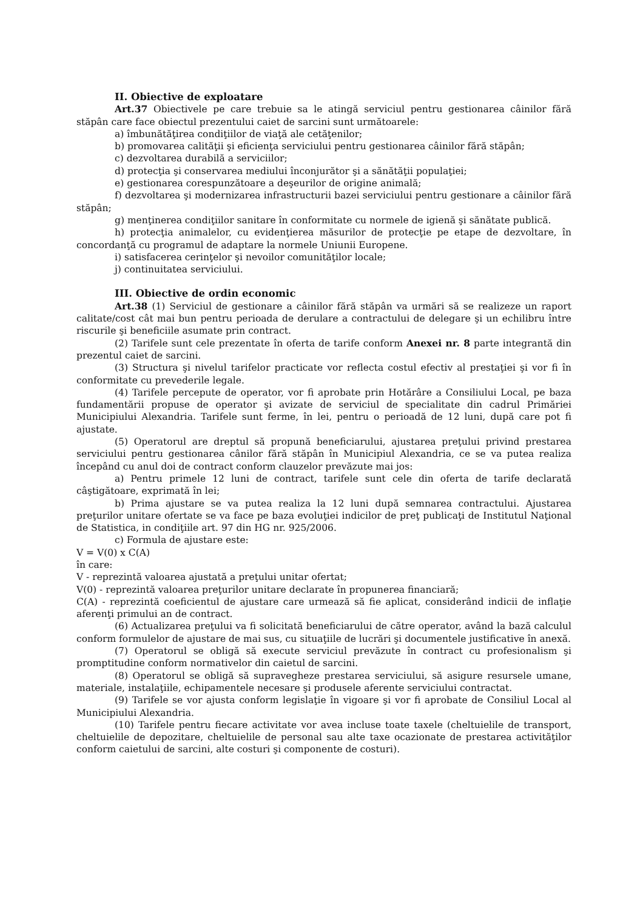II. Obiective de exploatare
Art.37 Obiectivele pe care trebuie sa le atingă serviciul pentru gestionarea câinilor fără stăpân care face obiectul prezentului caiet de sarcini sunt următoarele:
a) îmbunătăţirea condiţiilor de viaţă ale cetăţenilor;
b) promovarea calităţii şi eficienţa serviciului pentru gestionarea câinilor fără stăpân;
c) dezvoltarea durabilă a serviciilor;
d) protecţia şi conservarea mediului înconjurător şi a sănătăţii populaţiei;
e) gestionarea corespunzătoare a deşeurilor de origine animală;
f) dezvoltarea şi modernizarea infrastructurii bazei serviciului pentru gestionare a câinilor fără stăpân;
g) menţinerea condiţiilor sanitare în conformitate cu normele de igienă şi sănătate publică.
h) protecţia animalelor, cu evidenţierea măsurilor de protecţie pe etape de dezvoltare, în concordanţă cu programul de adaptare la normele Uniunii Europene.
i) satisfacerea cerinţelor şi nevoilor comunităţilor locale;
j) continuitatea serviciului.
III. Obiective de ordin economic
Art.38 (1) Serviciul de gestionare a câinilor fără stăpân va urmări să se realizeze un raport calitate/cost cât mai bun pentru perioada de derulare a contractului de delegare şi un echilibru între riscurile şi beneficiile asumate prin contract.
(2) Tarifele sunt cele prezentate în oferta de tarife conform Anexei nr. 8 parte integrantă din prezentul caiet de sarcini.
(3) Structura şi nivelul tarifelor practicate vor reflecta costul efectiv al prestaţiei şi vor fi în conformitate cu prevederile legale.
(4) Tarifele percepute de operator, vor fi aprobate prin Hotărâre a Consiliului Local, pe baza fundamentării propuse de operator şi avizate de serviciul de specialitate din cadrul Primăriei Municipiului Alexandria. Tarifele sunt ferme, în lei, pentru o perioadă de 12 luni, după care pot fi ajustate.
(5) Operatorul are dreptul să propună beneficiarului, ajustarea preţului privind prestarea serviciului pentru gestionarea cânilor fără stăpân în Municipiul Alexandria, ce se va putea realiza începând cu anul doi de contract conform clauzelor prevăzute mai jos:
a) Pentru primele 12 luni de contract, tarifele sunt cele din oferta de tarife declarată câştigătoare, exprimată în lei;
b) Prima ajustare se va putea realiza la 12 luni după semnarea contractului. Ajustarea preţurilor unitare ofertate se va face pe baza evoluţiei indicilor de preţ publicaţi de Institutul Naţional de Statistica, in condiţiile art. 97 din HG nr. 925/2006.
c) Formula de ajustare este:
V = V(0) x C(A)
în care:
V - reprezintă valoarea ajustată a preţului unitar ofertat;
V(0) - reprezintă valoarea preţurilor unitare declarate în propunerea financiară;
C(A) - reprezintă coeficientul de ajustare care urmează să fie aplicat, considerând indicii de inflaţie aferenţi primului an de contract.
(6) Actualizarea preţului va fi solicitată beneficiarului de către operator, având la bază calculul conform formulelor de ajustare de mai sus, cu situaţiile de lucrări şi documentele justificative în anexă.
(7) Operatorul se obligă să execute serviciul prevăzute în contract cu profesionalism şi promptitudine conform normativelor din caietul de sarcini.
(8) Operatorul se obligă să supravegheze prestarea serviciului, să asigure resursele umane, materiale, instalaţiile, echipamentele necesare şi produsele aferente serviciului contractat.
(9) Tarifele se vor ajusta conform legislaţie în vigoare şi vor fi aprobate de Consiliul Local al Municipiului Alexandria.
(10) Tarifele pentru fiecare activitate vor avea incluse toate taxele (cheltuielile de transport, cheltuielile de depozitare, cheltuielile de personal sau alte taxe ocazionate de prestarea activităţilor conform caietului de sarcini, alte costuri şi componente de costuri).